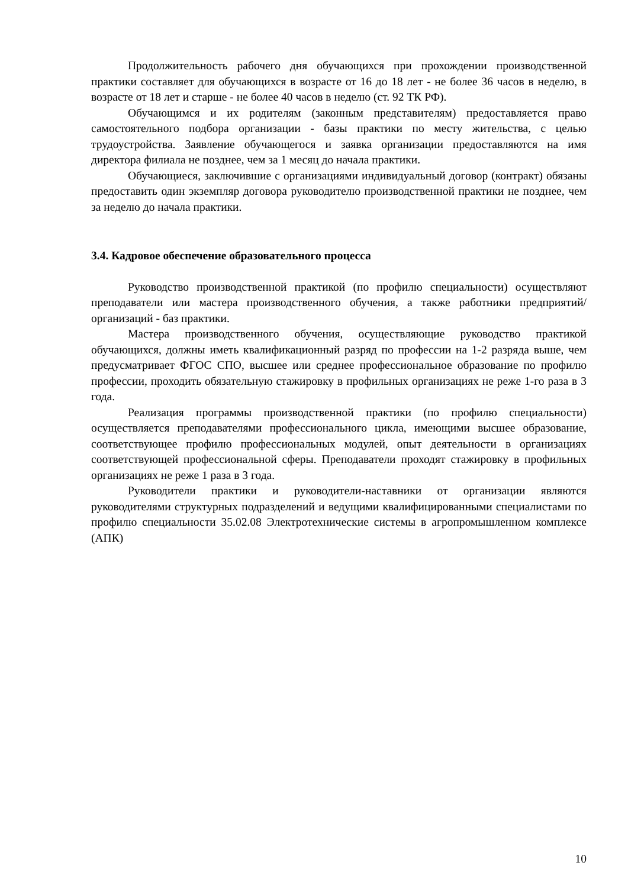Продолжительность рабочего дня обучающихся при прохождении производственной практики составляет для обучающихся в возрасте от 16 до 18 лет - не более 36 часов в неделю, в возрасте от 18 лет и старше - не более 40 часов в неделю (ст. 92 ТК РФ).
Обучающимся и их родителям (законным представителям) предоставляется право самостоятельного подбора организации - базы практики по месту жительства, с целью трудоустройства. Заявление обучающегося и заявка организации предоставляются на имя директора филиала не позднее, чем за 1 месяц до начала практики.
Обучающиеся, заключившие с организациями индивидуальный договор (контракт) обязаны предоставить один экземпляр договора руководителю производственной практики не позднее, чем за неделю до начала практики.
3.4. Кадровое обеспечение образовательного процесса
Руководство производственной практикой (по профилю специальности) осуществляют преподаватели или мастера производственного обучения, а также работники предприятий/организаций - баз практики.
Мастера производственного обучения, осуществляющие руководство практикой обучающихся, должны иметь квалификационный разряд по профессии на 1-2 разряда выше, чем предусматривает ФГОС СПО, высшее или среднее профессиональное образование по профилю профессии, проходить обязательную стажировку в профильных организациях не реже 1-го раза в 3 года.
Реализация программы производственной практики (по профилю специальности) осуществляется преподавателями профессионального цикла, имеющими высшее образование, соответствующее профилю профессиональных модулей, опыт деятельности в организациях соответствующей профессиональной сферы. Преподаватели проходят стажировку в профильных организациях не реже 1 раза в 3 года.
Руководители практики и руководители-наставники от организации являются руководителями структурных подразделений и ведущими квалифицированными специалистами по профилю специальности 35.02.08 Электротехнические системы в агропромышленном комплексе (АПК)
10